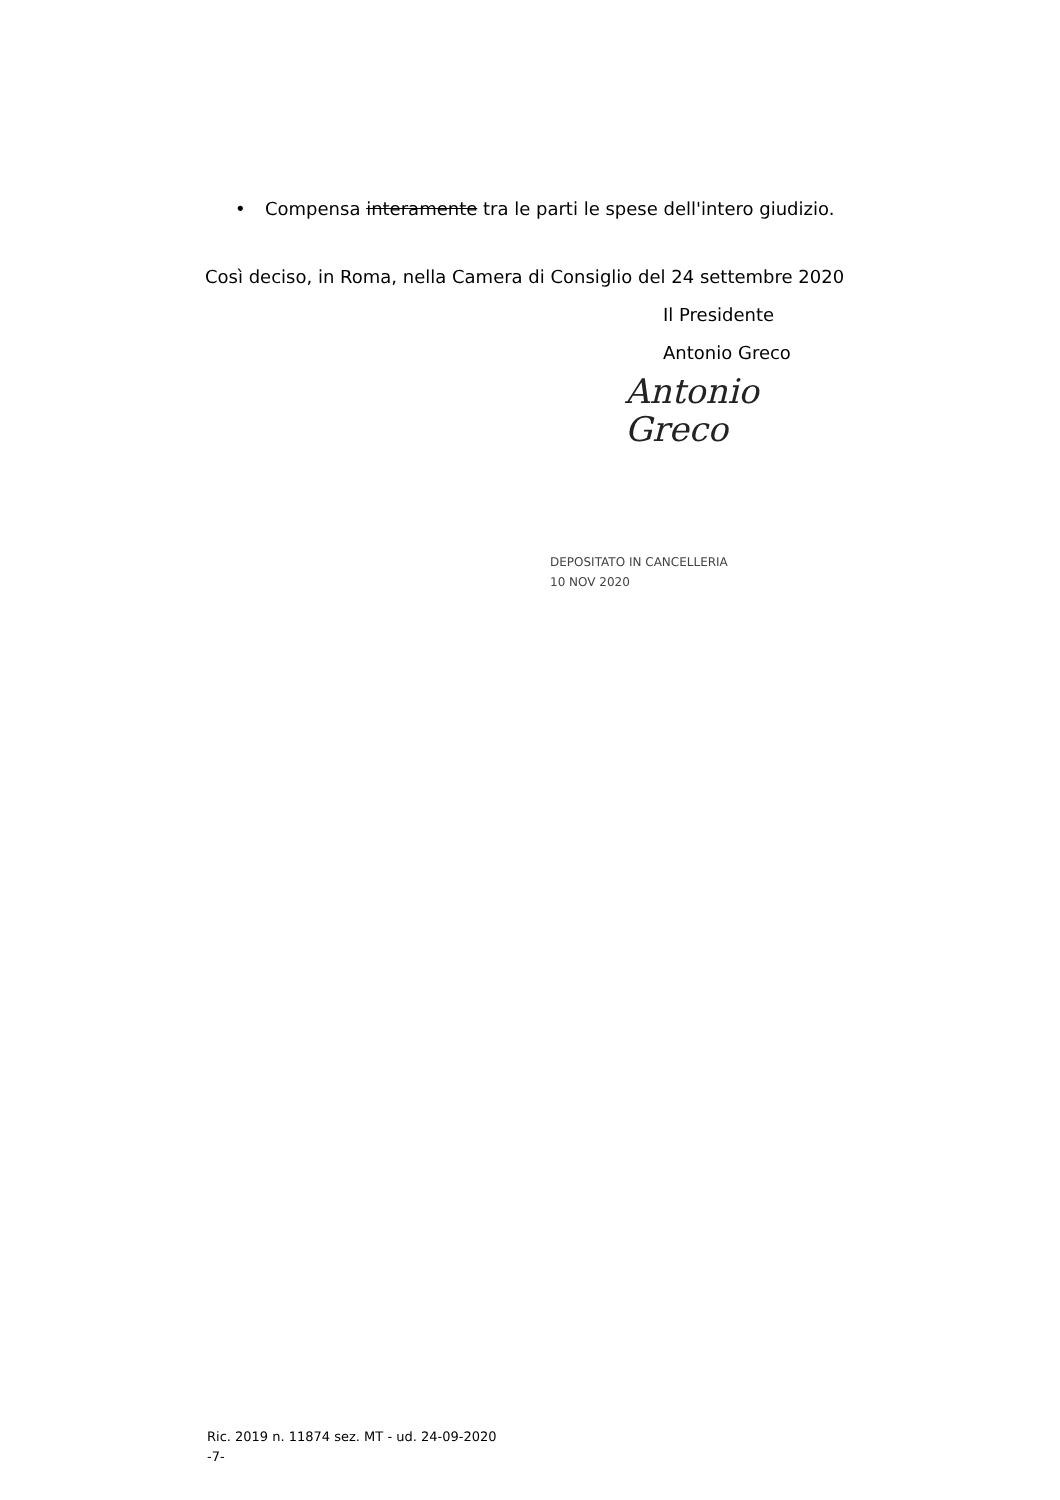• Compensa interamente tra le parti le spese dell'intero giudizio.
Così deciso, in Roma, nella Camera di Consiglio del 24 settembre 2020
Il Presidente
Antonio Greco
Antonio Greco
DEPOSITATO IN CANCELLERIA
10 NOV 2020
Ric. 2019 n. 11874 sez. MT - ud. 24-09-2020
-7-